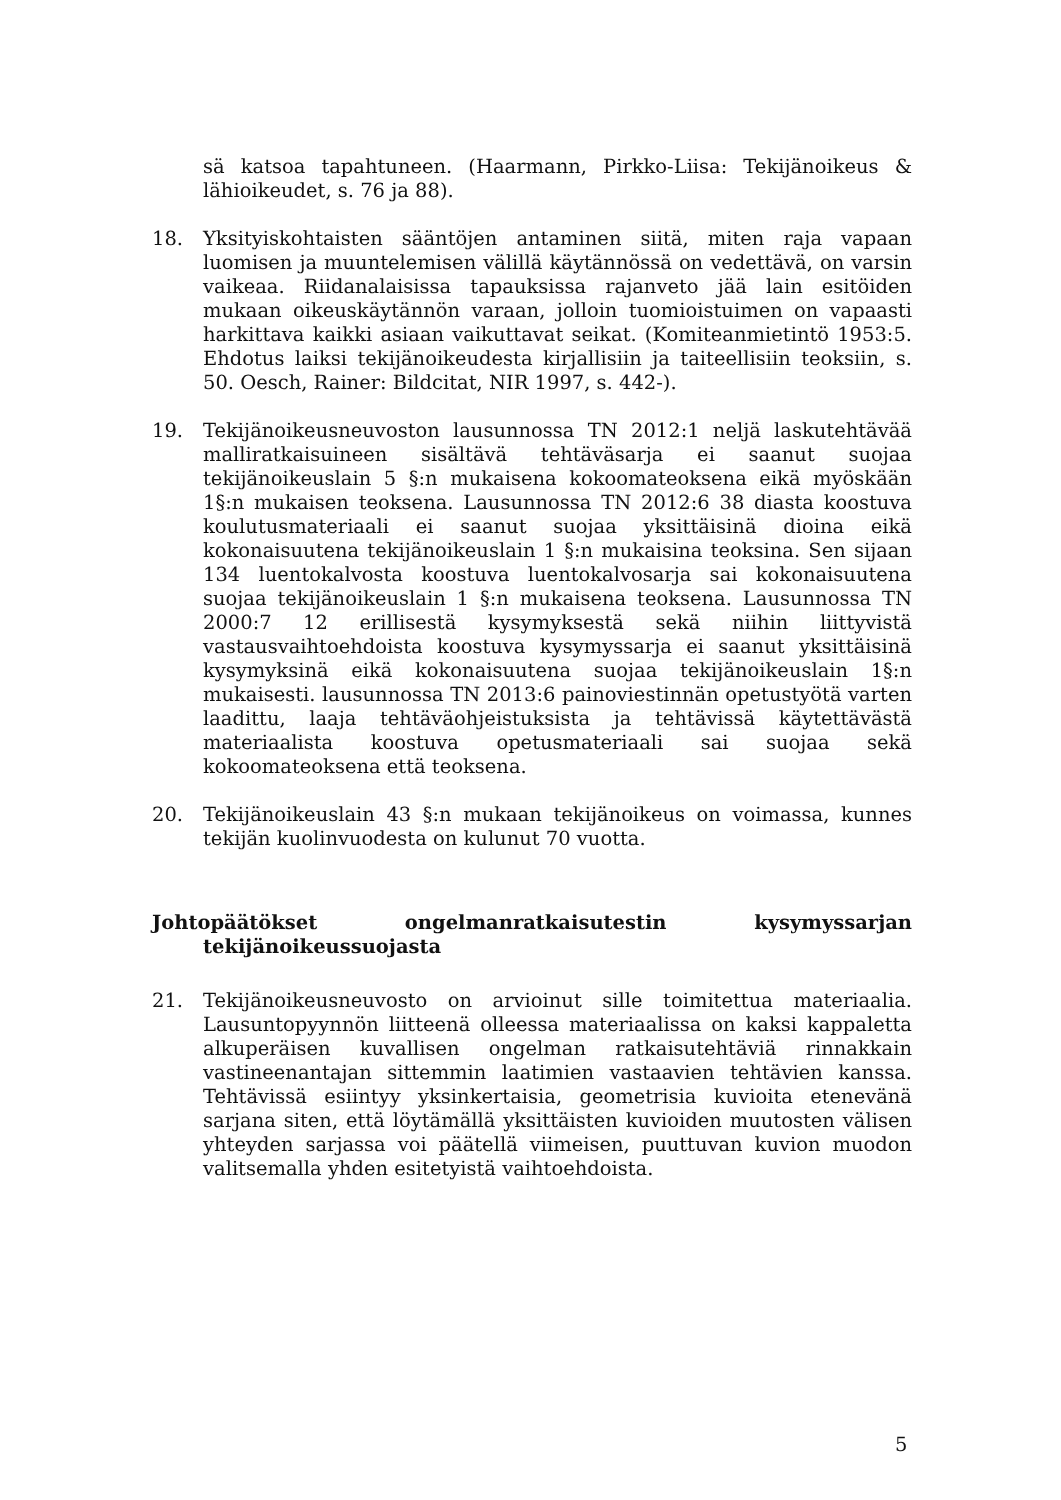sä katsoa tapahtuneen. (Haarmann, Pirkko-Liisa: Tekijänoikeus & lähioikeudet, s. 76 ja 88).
18. Yksityiskohtaisten sääntöjen antaminen siitä, miten raja vapaan luomisen ja muuntelemisen välillä käytännössä on vedettävä, on varsin vaikeaa. Riidanalaisissa tapauksissa rajanveto jää lain esitöiden mukaan oikeuskäytännön varaan, jolloin tuomioistuimen on vapaasti harkittava kaikki asiaan vaikuttavat seikat. (Komiteanmietintö 1953:5. Ehdotus laiksi tekijänoikeudesta kirjallisiin ja taiteellisiin teoksiin, s. 50. Oesch, Rainer: Bildcitat, NIR 1997, s. 442-).
19. Tekijänoikeusneuvoston lausunnossa TN 2012:1 neljä laskutehtävää malliratkaisuineen sisältävä tehtäväsarja ei saanut suojaa tekijänoikeuslain 5 §:n mukaisena kokoomateoksena eikä myöskään 1§:n mukaisen teoksena. Lausunnossa TN 2012:6 38 diasta koostuva koulutusmateriaali ei saanut suojaa yksittäisinä dioina eikä kokonaisuutena tekijänoikeuslain 1 §:n mukaisina teoksina. Sen sijaan 134 luentokalvosta koostuva luentokalvosarja sai kokonaisuutena suojaa tekijänoikeuslain 1 §:n mukaisena teoksena. Lausunnossa TN 2000:7 12 erillisestä kysymyksestä sekä niihin liittyvistä vastausvaihtoehdoista koostuva kysymyssarja ei saanut yksittäisinä kysymyksinä eikä kokonaisuutena suojaa tekijänoikeuslain 1§:n mukaisesti. lausunnossa TN 2013:6 painoviestinnän opetustyötä varten laadittu, laaja tehtäväohjeistuksista ja tehtävissä käytettävästä materiaalista koostuva opetusmateriaali sai suojaa sekä kokoomateoksena että teoksena.
20. Tekijänoikeuslain 43 §:n mukaan tekijänoikeus on voimassa, kunnes tekijän kuolinvuodesta on kulunut 70 vuotta.
Johtopäätökset ongelmanratkaisutestin kysymyssarjan tekijänoikeussuojasta
21. Tekijänoikeusneuvosto on arvioinut sille toimitettua materiaalia. Lausuntopyynnön liitteenä olleessa materiaalissa on kaksi kappaletta alkuperäisen kuvallisen ongelman ratkaisutehtäviä rinnakkain vastineenantajan sittemmin laatimien vastaavien tehtävien kanssa. Tehtävissä esiintyy yksinkertaisia, geometrisia kuvioita etenevänä sarjana siten, että löytämällä yksittäisten kuvioiden muutosten välisen yhteyden sarjassa voi päätellä viimeisen, puuttuvan kuvion muodon valitsemalla yhden esitetyistä vaihtoehdoista.
5